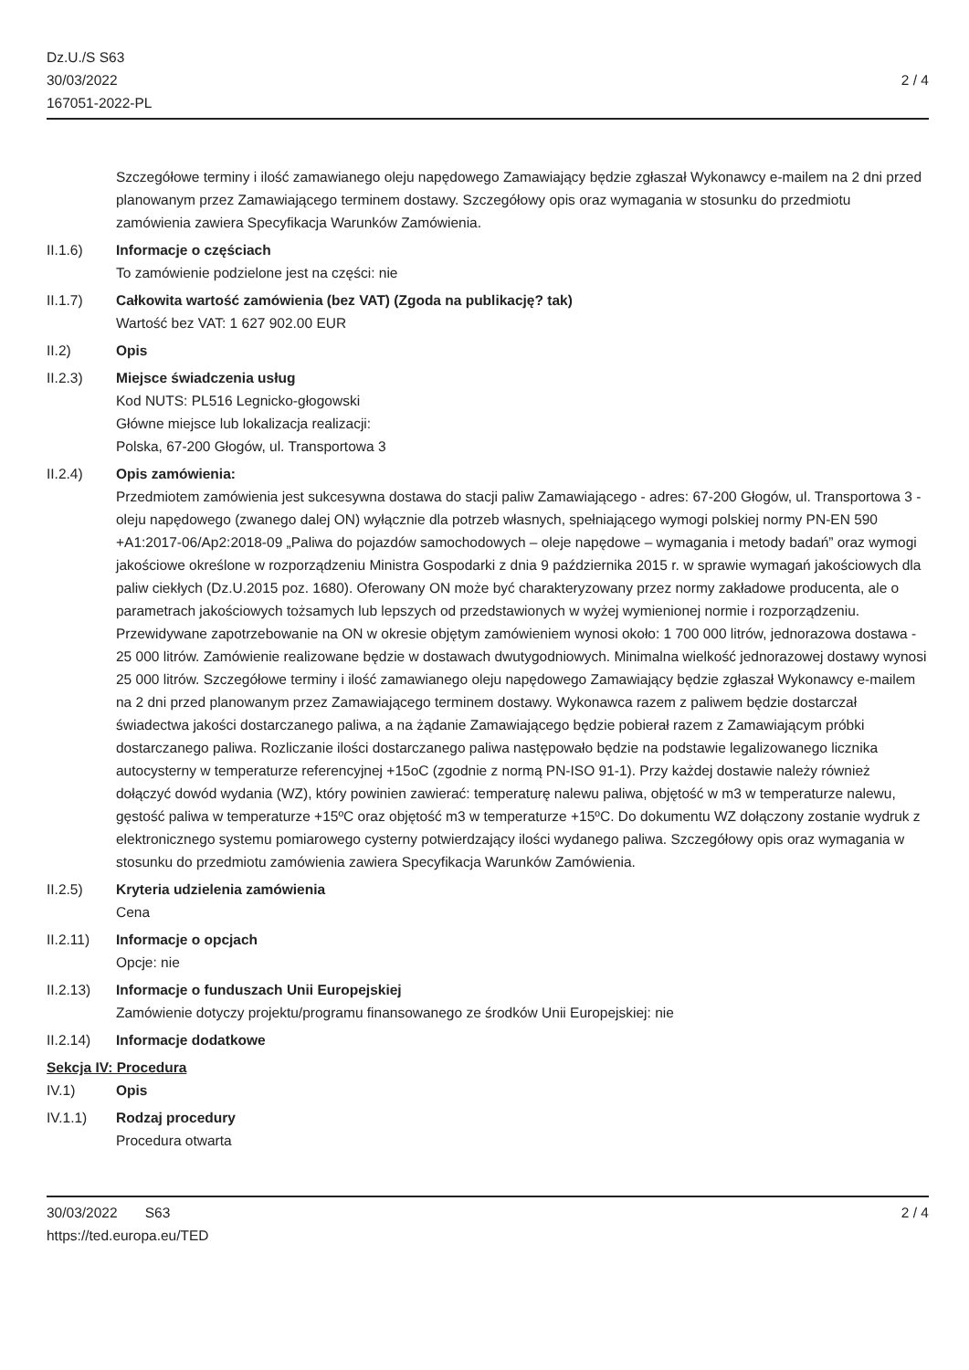Dz.U./S S63
30/03/2022
167051-2022-PL
2 / 4
Szczegółowe terminy i ilość zamawianego oleju napędowego Zamawiający będzie zgłaszał Wykonawcy e-mailem na 2 dni przed planowanym przez Zamawiającego terminem dostawy. Szczegółowy opis oraz wymagania w stosunku do przedmiotu zamówienia zawiera Specyfikacja Warunków Zamówienia.
II.1.6) Informacje o częściach
To zamówienie podzielone jest na części: nie
II.1.7) Całkowita wartość zamówienia (bez VAT) (Zgoda na publikację? tak)
Wartość bez VAT: 1 627 902.00 EUR
II.2) Opis
II.2.3) Miejsce świadczenia usług
Kod NUTS: PL516 Legnicko-głogowski
Główne miejsce lub lokalizacja realizacji:
Polska, 67-200 Głogów, ul. Transportowa 3
II.2.4) Opis zamówienia:
Przedmiotem zamówienia jest sukcesywna dostawa do stacji paliw Zamawiającego - adres: 67-200 Głogów, ul. Transportowa 3 - oleju napędowego (zwanego dalej ON) wyłącznie dla potrzeb własnych, spełniającego wymogi polskiej normy PN-EN 590 +A1:2017-06/Ap2:2018-09 „Paliwa do pojazdów samochodowych – oleje napędowe – wymagania i metody badań” oraz wymogi jakościowe określone w rozporządzeniu Ministra Gospodarki z dnia 9 października 2015 r. w sprawie wymagań jakościowych dla paliw ciekłych (Dz.U.2015 poz. 1680). Oferowany ON może być charakteryzowany przez normy zakładowe producenta, ale o parametrach jakościowych tożsamych lub lepszych od przedstawionych w wyżej wymienionej normie i rozporządzeniu. Przewidywane zapotrzebowanie na ON w okresie objętym zamówieniem wynosi około: 1 700 000 litrów, jednorazowa dostawa - 25 000 litrów. Zamówienie realizowane będzie w dostawach dwutygodniowych. Minimalna wielkość jednorazowej dostawy wynosi 25 000 litrów. Szczegółowe terminy i ilość zamawianego oleju napędowego Zamawiający będzie zgłaszał Wykonawcy e-mailem na 2 dni przed planowanym przez Zamawiającego terminem dostawy. Wykonawca razem z paliwem będzie dostarczał świadectwa jakości dostarczanego paliwa, a na żądanie Zamawiającego będzie pobierał razem z Zamawiającym próbki dostarczanego paliwa. Rozliczanie ilości dostarczanego paliwa następowało będzie na podstawie legalizowanego licznika autocysterny w temperaturze referencyjnej +15oC (zgodnie z normą PN-ISO 91-1). Przy każdej dostawie należy również dołączyć dowód wydania (WZ), który powinien zawierać: temperaturę nalewu paliwa, objętość w m3 w temperaturze nalewu, gęstość paliwa w temperaturze +15ºC oraz objętość m3 w temperaturze +15ºC. Do dokumentu WZ dołączony zostanie wydruk z elektronicznego systemu pomiarowego cysterny potwierdzający ilości wydanego paliwa. Szczegółowy opis oraz wymagania w stosunku do przedmiotu zamówienia zawiera Specyfikacja Warunków Zamówienia.
II.2.5) Kryteria udzielenia zamówienia
Cena
II.2.11) Informacje o opcjach
Opcje: nie
II.2.13) Informacje o funduszach Unii Europejskiej
Zamówienie dotyczy projektu/programu finansowanego ze środków Unii Europejskiej: nie
II.2.14) Informacje dodatkowe
Sekcja IV: Procedura
IV.1) Opis
IV.1.1) Rodzaj procedury
Procedura otwarta
30/03/2022 S63 2 / 4
https://ted.europa.eu/TED